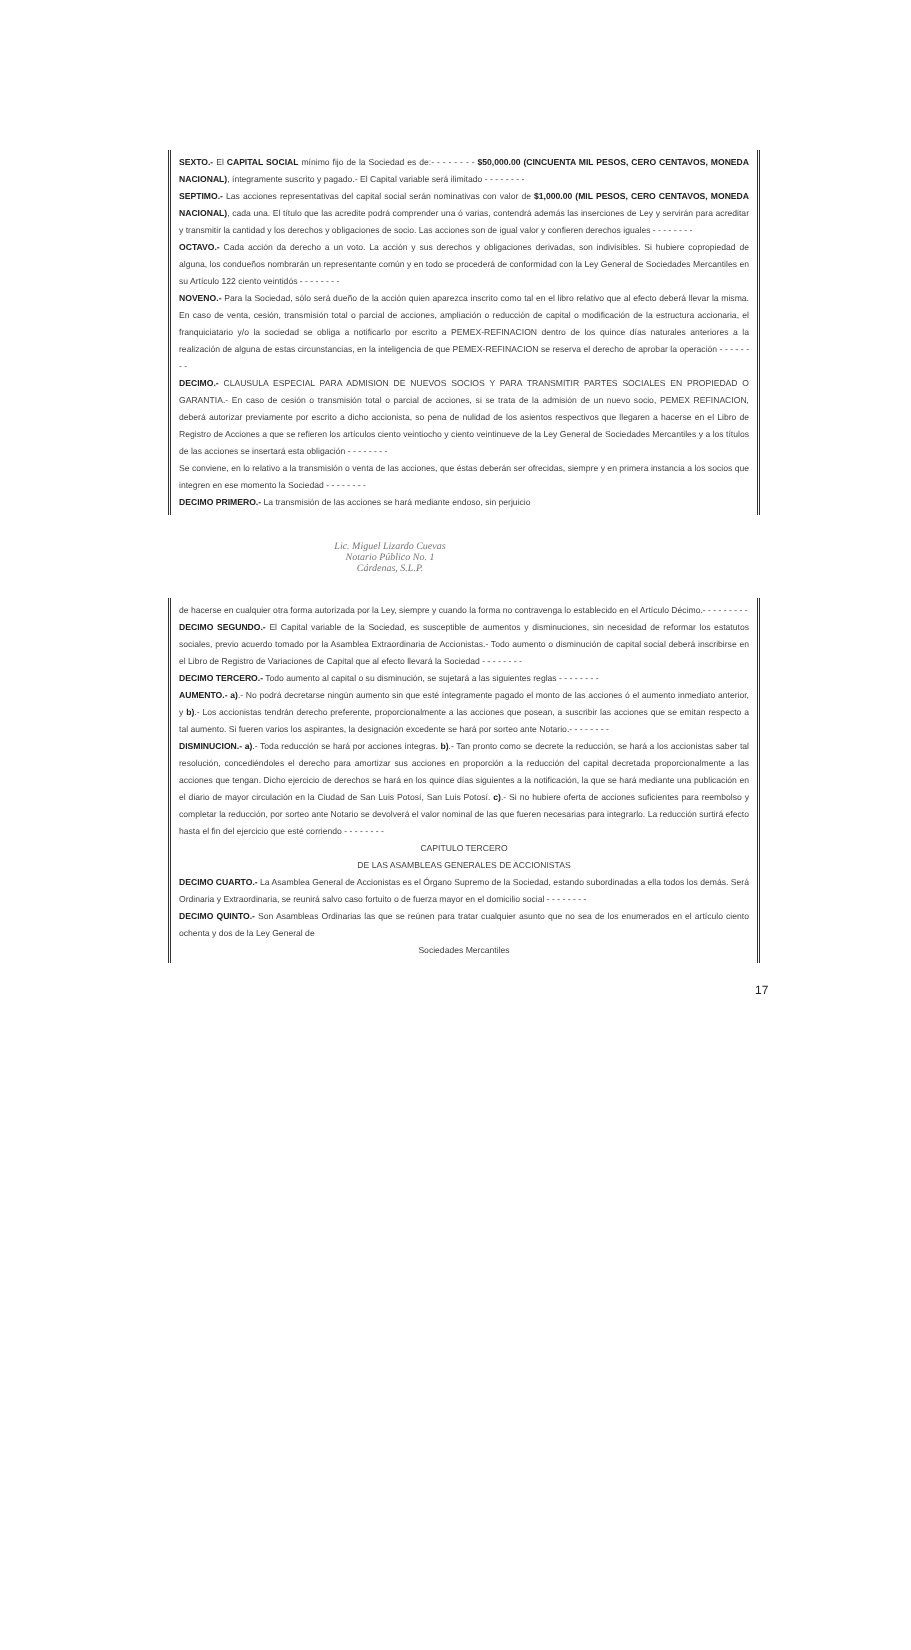SEXTO.- El CAPITAL SOCIAL mínimo fijo de la Sociedad es de:- - - - - - - - $50,000.00 (CINCUENTA MIL PESOS, CERO CENTAVOS, MONEDA NACIONAL), íntegramente suscrito y pagado.- El Capital variable será ilimitado - - - - - - - -
SEPTIMO.- Las acciones representativas del capital social serán nominativas con valor de $1,000.00 (MIL PESOS, CERO CENTAVOS, MONEDA NACIONAL), cada una. El título que las acredite podrá comprender una ó varias, contendrá además las inserciones de Ley y servirán para acreditar y transmitir la cantidad y los derechos y obligaciones de socio. Las acciones son de igual valor y confieren derechos iguales - - - - - - - -
OCTAVO.- Cada acción da derecho a un voto. La acción y sus derechos y obligaciones derivadas, son indivisibles. Si hubiere copropiedad de alguna, los condueños nombrarán un representante común y en todo se procederá de conformidad con la Ley General de Sociedades Mercantiles en su Artículo 122 ciento veintidós - - - - - - - -
NOVENO.- Para la Sociedad, sólo será dueño de la acción quien aparezca inscrito como tal en el libro relativo que al efecto deberá llevar la misma. En caso de venta, cesión, transmisión total o parcial de acciones, ampliación o reducción de capital o modificación de la estructura accionaria, el franquiciatario y/o la sociedad se obliga a notificarlo por escrito a PEMEX-REFINACION dentro de los quince días naturales anteriores a la realización de alguna de estas circunstancias, en la inteligencia de que PEMEX-REFINACION se reserva el derecho de aprobar la operación - - - - - - - -
DECIMO.- CLAUSULA ESPECIAL PARA ADMISION DE NUEVOS SOCIOS Y PARA TRANSMITIR PARTES SOCIALES EN PROPIEDAD O GARANTIA.- En caso de cesión o transmisión total o parcial de acciones, si se trata de la admisión de un nuevo socio, PEMEX REFINACION, deberá autorizar previamente por escrito a dicho accionista, so pena de nulidad de los asientos respectivos que llegaren a hacerse en el Libro de Registro de Acciones a que se refieren los artículos ciento veintiocho y ciento veintinueve de la Ley General de Sociedades Mercantiles y a los títulos de las acciones se insertará esta obligación - - - - - - - -
Se conviene, en lo relativo a la transmisión o venta de las acciones, que éstas deberán ser ofrecidas, siempre y en primera instancia a los socios que integren en ese momento la Sociedad - - - - - - - -
DECIMO PRIMERO.- La transmisión de las acciones se hará mediante endoso, sin perjuicio
Lic. Miguel Lizardo Cuevas
Notario Público No. 1
Cárdenas, S.L.P.
de hacerse en cualquier otra forma autorizada por la Ley, siempre y cuando la forma no contravenga lo establecido en el Artículo Décimo.- - - - - - - - -
DECIMO SEGUNDO.- El Capital variable de la Sociedad, es susceptible de aumentos y disminuciones, sin necesidad de reformar los estatutos sociales, previo acuerdo tomado por la Asamblea Extraordinaria de Accionistas.- Todo aumento o disminución de capital social deberá inscribirse en el Libro de Registro de Variaciones de Capital que al efecto llevará la Sociedad - - - - - - - -
DECIMO TERCERO.- Todo aumento al capital o su disminución, se sujetará a las siguientes reglas - - - - - - - -
AUMENTO.- a).- No podrá decretarse ningún aumento sin que esté íntegramente pagado el monto de las acciones ó el aumento inmediato anterior, y b).- Los accionistas tendrán derecho preferente, proporcionalmente a las acciones que posean, a suscribir las acciones que se emitan respecto a tal aumento. Si fueren varios los aspirantes, la designación excedente se hará por sorteo ante Notario.- - - - - - - -
DISMINUCION.- a).- Toda reducción se hará por acciones íntegras. b).- Tan pronto como se decrete la reducción, se hará a los accionistas saber tal resolución, concediéndoles el derecho para amortizar sus acciones en proporción a la reducción del capital decretada proporcionalmente a las acciones que tengan. Dicho ejercicio de derechos se hará en los quince días siguientes a la notificación, la que se hará mediante una publicación en el diario de mayor circulación en la Ciudad de San Luis Potosí, San Luis Potosí. c).- Si no hubiere oferta de acciones suficientes para reembolso y completar la reducción, por sorteo ante Notario se devolverá el valor nominal de las que fueren necesarias para integrarlo. La reducción surtirá efecto hasta el fin del ejercicio que esté corriendo - - - - - - - -
CAPITULO TERCERO
DE LAS ASAMBLEAS GENERALES DE ACCIONISTAS
DECIMO CUARTO.- La Asamblea General de Accionistas es el Órgano Supremo de la Sociedad, estando subordinadas a ella todos los demás. Será Ordinaria y Extraordinaria, se reunirá salvo caso fortuito o de fuerza mayor en el domicilio social - - - - - - - -
DECIMO QUINTO.- Son Asambleas Ordinarias las que se reúnen para tratar cualquier asunto que no sea de los enumerados en el artículo ciento ochenta y dos de la Ley General de
Sociedades Mercantiles
17